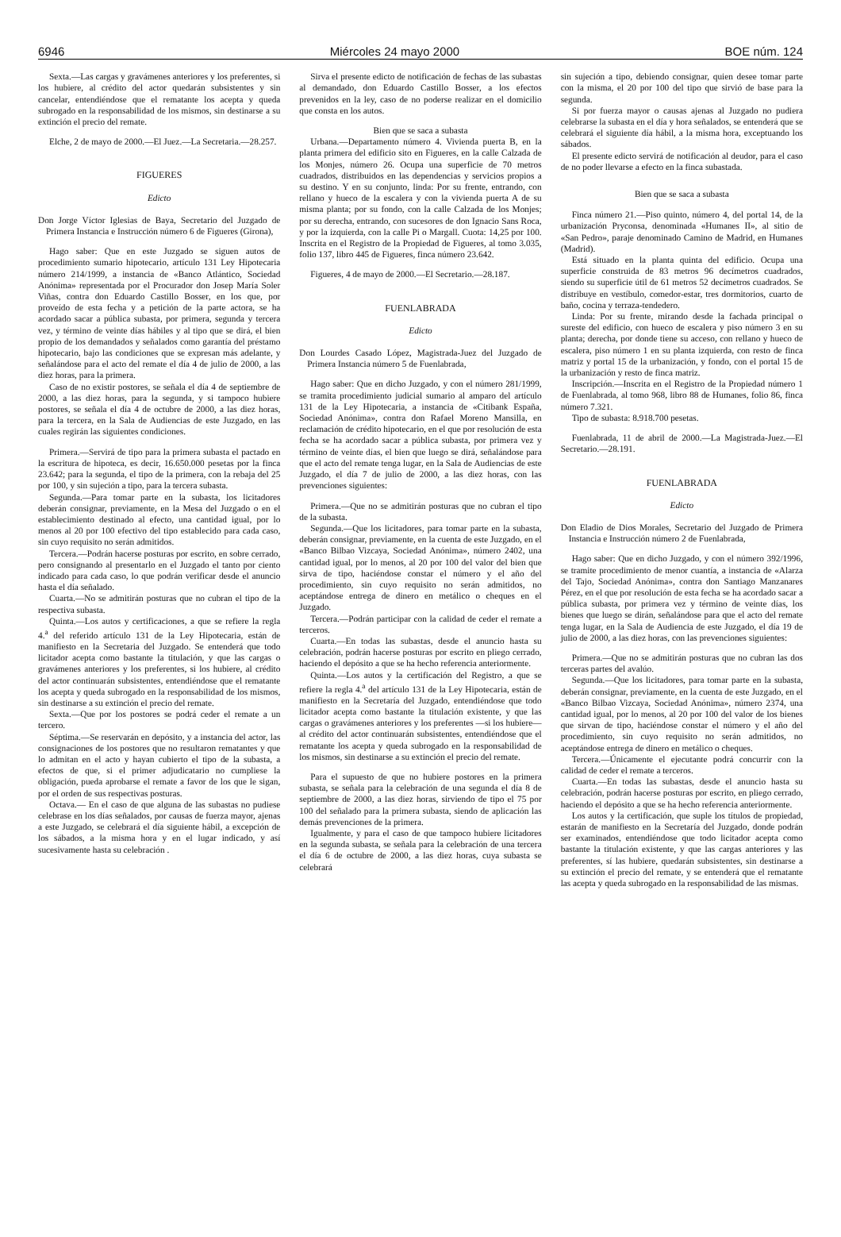6946 Miércoles 24 mayo 2000 BOE núm. 124
Sexta.—Las cargas y gravámenes anteriores y los preferentes, si los hubiere, al crédito del actor quedarán subsistentes y sin cancelar, entendiéndose que el rematante los acepta y queda subrogado en la responsabilidad de los mismos, sin destinarse a su extinción el precio del remate.
Elche, 2 de mayo de 2000.—El Juez.—La Secretaria.—28.257.
FIGUERES
Edicto
Don Jorge Víctor Iglesias de Baya, Secretario del Juzgado de Primera Instancia e Instrucción número 6 de Figueres (Girona),
Hago saber: Que en este Juzgado se siguen autos de procedimiento sumario hipotecario, artículo 131 Ley Hipotecaria número 214/1999, a instancia de «Banco Atlántico, Sociedad Anónima» representada por el Procurador don Josep María Soler Viñas, contra don Eduardo Castillo Bosser, en los que, por proveído de esta fecha y a petición de la parte actora, se ha acordado sacar a pública subasta, por primera, segunda y tercera vez, y término de veinte días hábiles y al tipo que se dirá, el bien propio de los demandados y señalados como garantía del préstamo hipotecario, bajo las condiciones que se expresan más adelante, y señalándose para el acto del remate el día 4 de julio de 2000, a las diez horas, para la primera.
Caso de no existir postores, se señala el día 4 de septiembre de 2000, a las diez horas, para la segunda, y si tampoco hubiere postores, se señala el día 4 de octubre de 2000, a las diez horas, para la tercera, en la Sala de Audiencias de este Juzgado, en las cuales regirán las siguientes condiciones.
Primera.—Servirá de tipo para la primera subasta el pactado en la escritura de hipoteca, es decir, 16.650.000 pesetas por la finca 23.642; para la segunda, el tipo de la primera, con la rebaja del 25 por 100, y sin sujeción a tipo, para la tercera subasta.
Segunda.—Para tomar parte en la subasta, los licitadores deberán consignar, previamente, en la Mesa del Juzgado o en el establecimiento destinado al efecto, una cantidad igual, por lo menos al 20 por 100 efectivo del tipo establecido para cada caso, sin cuyo requisito no serán admitidos.
Tercera.—Podrán hacerse posturas por escrito, en sobre cerrado, pero consignando al presentarlo en el Juzgado el tanto por ciento indicado para cada caso, lo que podrán verificar desde el anuncio hasta el día señalado.
Cuarta.—No se admitirán posturas que no cubran el tipo de la respectiva subasta.
Quinta.—Los autos y certificaciones, a que se refiere la regla 4.<sup>a</sup> del referido artículo 131 de la Ley Hipotecaria, están de manifiesto en la Secretaria del Juzgado. Se entenderá que todo licitador acepta como bastante la titulación, y que las cargas o gravámenes anteriores y los preferentes, si los hubiere, al crédito del actor continuarán subsistentes, entendiéndose que el rematante los acepta y queda subrogado en la responsabilidad de los mismos, sin destinarse a su extinción el precio del remate.
Sexta.—Que por los postores se podrá ceder el remate a un tercero.
Séptima.—Se reservarán en depósito, y a instancia del actor, las consignaciones de los postores que no resultaron rematantes y que lo admitan en el acto y hayan cubierto el tipo de la subasta, a efectos de que, si el primer adjudicatario no cumpliese la obligación, pueda aprobarse el remate a favor de los que le sigan, por el orden de sus respectivas posturas.
Octava.— En el caso de que alguna de las subastas no pudiese celebrase en los días señalados, por causas de fuerza mayor, ajenas a este Juzgado, se celebrará el día siguiente hábil, a excepción de los sábados, a la misma hora y en el lugar indicado, y así sucesivamente hasta su celebración .
Sirva el presente edicto de notificación de fechas de las subastas al demandado, don Eduardo Castillo Bosser, a los efectos prevenidos en la ley, caso de no poderse realizar en el domicilio que consta en los autos.
Bien que se saca a subasta
Urbana.—Departamento número 4. Vivienda puerta B, en la planta primera del edificio sito en Figueres, en la calle Calzada de los Monjes, número 26. Ocupa una superficie de 70 metros cuadrados, distribuidos en las dependencias y servicios propios a su destino. Y en su conjunto, linda: Por su frente, entrando, con rellano y hueco de la escalera y con la vivienda puerta A de su misma planta; por su fondo, con la calle Calzada de los Monjes; por su derecha, entrando, con sucesores de don Ignacio Sans Roca, y por la izquierda, con la calle Pi o Margall. Cuota: 14,25 por 100. Inscrita en el Registro de la Propiedad de Figueres, al tomo 3.035, folio 137, libro 445 de Figueres, finca número 23.642.
Figueres, 4 de mayo de 2000.—El Secretario.—28.187.
FUENLABRADA
Edicto
Don Lourdes Casado López, Magistrada-Juez del Juzgado de Primera Instancia número 5 de Fuenlabrada,
Hago saber: Que en dicho Juzgado, y con el número 281/1999, se tramita procedimiento judicial sumario al amparo del artículo 131 de la Ley Hipotecaria, a instancia de «Citibank España, Sociedad Anónima», contra don Rafael Moreno Mansilla, en reclamación de crédito hipotecario, en el que por resolución de esta fecha se ha acordado sacar a pública subasta, por primera vez y término de veinte días, el bien que luego se dirá, señalándose para que el acto del remate tenga lugar, en la Sala de Audiencias de este Juzgado, el día 7 de julio de 2000, a las diez horas, con las prevenciones siguientes:
Primera.—Que no se admitirán posturas que no cubran el tipo de la subasta.
Segunda.—Que los licitadores, para tomar parte en la subasta, deberán consignar, previamente, en la cuenta de este Juzgado, en el «Banco Bilbao Vizcaya, Sociedad Anónima», número 2402, una cantidad igual, por lo menos, al 20 por 100 del valor del bien que sirva de tipo, haciéndose constar el número y el año del procedimiento, sin cuyo requisito no serán admitidos, no aceptándose entrega de dinero en metálico o cheques en el Juzgado.
Tercera.—Podrán participar con la calidad de ceder el remate a terceros.
Cuarta.—En todas las subastas, desde el anuncio hasta su celebración, podrán hacerse posturas por escrito en pliego cerrado, haciendo el depósito a que se ha hecho referencia anteriormente.
Quinta.—Los autos y la certificación del Registro, a que se refiere la regla 4.<sup>a</sup> del artículo 131 de la Ley Hipotecaria, están de manifiesto en la Secretaría del Juzgado, entendiéndose que todo licitador acepta como bastante la titulación existente, y que las cargas o gravámenes anteriores y los preferentes —si los hubiere— al crédito del actor continuarán subsistentes, entendiéndose que el rematante los acepta y queda subrogado en la responsabilidad de los mismos, sin destinarse a su extinción el precio del remate.
Para el supuesto de que no hubiere postores en la primera subasta, se señala para la celebración de una segunda el día 8 de septiembre de 2000, a las diez horas, sirviendo de tipo el 75 por 100 del señalado para la primera subasta, siendo de aplicación las demás prevenciones de la primera.
Igualmente, y para el caso de que tampoco hubiere licitadores en la segunda subasta, se señala para la celebración de una tercera el día 6 de octubre de 2000, a las diez horas, cuya subasta se celebrará
sin sujeción a tipo, debiendo consignar, quien desee tomar parte con la misma, el 20 por 100 del tipo que sirvió de base para la segunda.
Si por fuerza mayor o causas ajenas al Juzgado no pudiera celebrarse la subasta en el día y hora señalados, se entenderá que se celebrará el siguiente día hábil, a la misma hora, exceptuando los sábados.
El presente edicto servirá de notificación al deudor, para el caso de no poder llevarse a efecto en la finca subastada.
Bien que se saca a subasta
Finca número 21.—Piso quinto, número 4, del portal 14, de la urbanización Pryconsa, denominada «Humanes II», al sitio de «San Pedro», paraje denominado Camino de Madrid, en Humanes (Madrid).
Está situado en la planta quinta del edificio. Ocupa una superficie construida de 83 metros 96 decímetros cuadrados, siendo su superficie útil de 61 metros 52 decímetros cuadrados. Se distribuye en vestíbulo, comedor-estar, tres dormitorios, cuarto de baño, cocina y terraza-tendedero.
Linda: Por su frente, mirando desde la fachada principal o sureste del edificio, con hueco de escalera y piso número 3 en su planta; derecha, por donde tiene su acceso, con rellano y hueco de escalera, piso número 1 en su planta izquierda, con resto de finca matriz y portal 15 de la urbanización, y fondo, con el portal 15 de la urbanización y resto de finca matriz.
Inscripción.—Inscrita en el Registro de la Propiedad número 1 de Fuenlabrada, al tomo 968, libro 88 de Humanes, folio 86, finca número 7.321.
Tipo de subasta: 8.918.700 pesetas.
Fuenlabrada, 11 de abril de 2000.—La Magistrada-Juez.—El Secretario.—28.191.
FUENLABRADA
Edicto
Don Eladio de Dios Morales, Secretario del Juzgado de Primera Instancia e Instrucción número 2 de Fuenlabrada,
Hago saber: Que en dicho Juzgado, y con el número 392/1996, se tramite procedimiento de menor cuantía, a instancia de «Alarza del Tajo, Sociedad Anónima», contra don Santiago Manzanares Pérez, en el que por resolución de esta fecha se ha acordado sacar a pública subasta, por primera vez y término de veinte días, los bienes que luego se dirán, señalándose para que el acto del remate tenga lugar, en la Sala de Audiencia de este Juzgado, el día 19 de julio de 2000, a las diez horas, con las prevenciones siguientes:
Primera.—Que no se admitirán posturas que no cubran las dos terceras partes del avalúo.
Segunda.—Que los licitadores, para tomar parte en la subasta, deberán consignar, previamente, en la cuenta de este Juzgado, en el «Banco Bilbao Vizcaya, Sociedad Anónima», número 2374, una cantidad igual, por lo menos, al 20 por 100 del valor de los bienes que sirvan de tipo, haciéndose constar el número y el año del procedimiento, sin cuyo requisito no serán admitidos, no aceptándose entrega de dinero en metálico o cheques.
Tercera.—Únicamente el ejecutante podrá concurrir con la calidad de ceder el remate a terceros.
Cuarta.—En todas las subastas, desde el anuncio hasta su celebración, podrán hacerse posturas por escrito, en pliego cerrado, haciendo el depósito a que se ha hecho referencia anteriormente.
Los autos y la certificación, que suple los títulos de propiedad, estarán de manifiesto en la Secretaría del Juzgado, donde podrán ser examinados, entendiéndose que todo licitador acepta como bastante la titulación existente, y que las cargas anteriores y las preferentes, sí las hubiere, quedarán subsistentes, sin destinarse a su extinción el precio del remate, y se entenderá que el rematante las acepta y queda subrogado en la responsabilidad de las mismas.